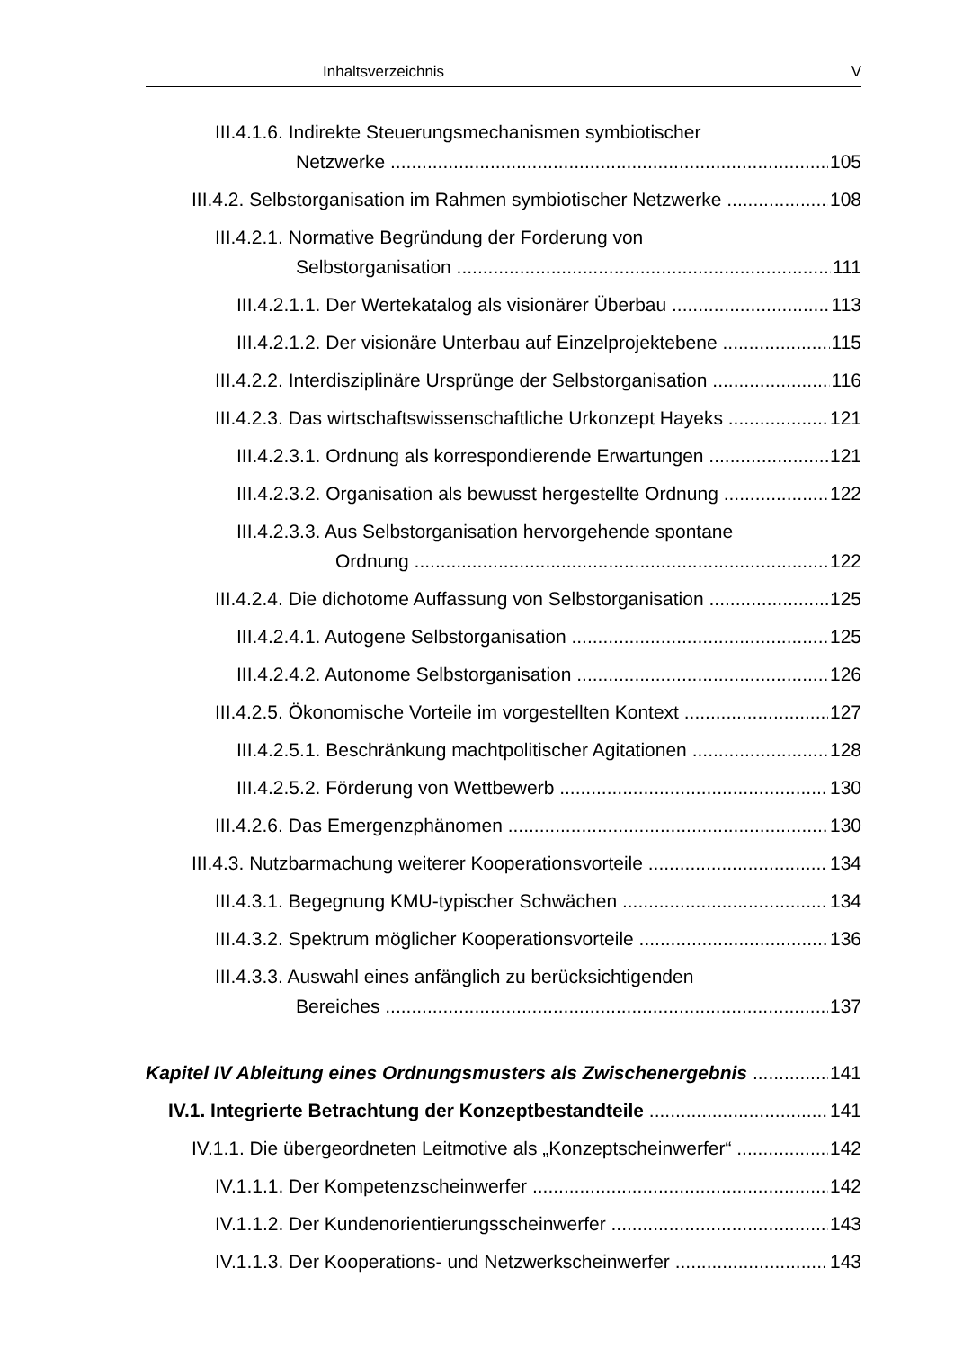Inhaltsverzeichnis V
III.4.1.6. Indirekte Steuerungsmechanismen symbiotischer
Netzwerke 105
III.4.2. Selbstorganisation im Rahmen symbiotischer Netzwerke 108
III.4.2.1. Normative Begründung der Forderung von
Selbstorganisation 111
III.4.2.1.1. Der Wertekatalog als visionärer Überbau 113
III.4.2.1.2. Der visionäre Unterbau auf Einzelprojektebene 115
III.4.2.2. Interdisziplinäre Ursprünge der Selbstorganisation 116
III.4.2.3. Das wirtschaftswissenschaftliche Urkonzept Hayeks 121
III.4.2.3.1. Ordnung als korrespondierende Erwartungen 121
III.4.2.3.2. Organisation als bewusst hergestellte Ordnung 122
III.4.2.3.3. Aus Selbstorganisation hervorgehende spontane
Ordnung 122
III.4.2.4. Die dichotome Auffassung von Selbstorganisation 125
III.4.2.4.1. Autogene Selbstorganisation 125
III.4.2.4.2. Autonome Selbstorganisation 126
III.4.2.5. Ökonomische Vorteile im vorgestellten Kontext 127
III.4.2.5.1. Beschränkung machtpolitischer Agitationen 128
III.4.2.5.2. Förderung von Wettbewerb 130
III.4.2.6. Das Emergenzphänomen 130
III.4.3. Nutzbarmachung weiterer Kooperationsvorteile 134
III.4.3.1. Begegnung KMU-typischer Schwächen 134
III.4.3.2. Spektrum möglicher Kooperationsvorteile 136
III.4.3.3. Auswahl eines anfänglich zu berücksichtigenden
Bereiches 137
Kapitel IV Ableitung eines Ordnungsmusters als Zwischenergebnis 141
IV.1. Integrierte Betrachtung der Konzeptbestandteile 141
IV.1.1. Die übergeordneten Leitmotive als „Konzeptscheinwerfer“142
IV.1.1.1. Der Kompetenzscheinwerfer 142
IV.1.1.2. Der Kundenorientierungsscheinwerfer 143
IV.1.1.3. Der Kooperations- und Netzwerkscheinwerfer 143